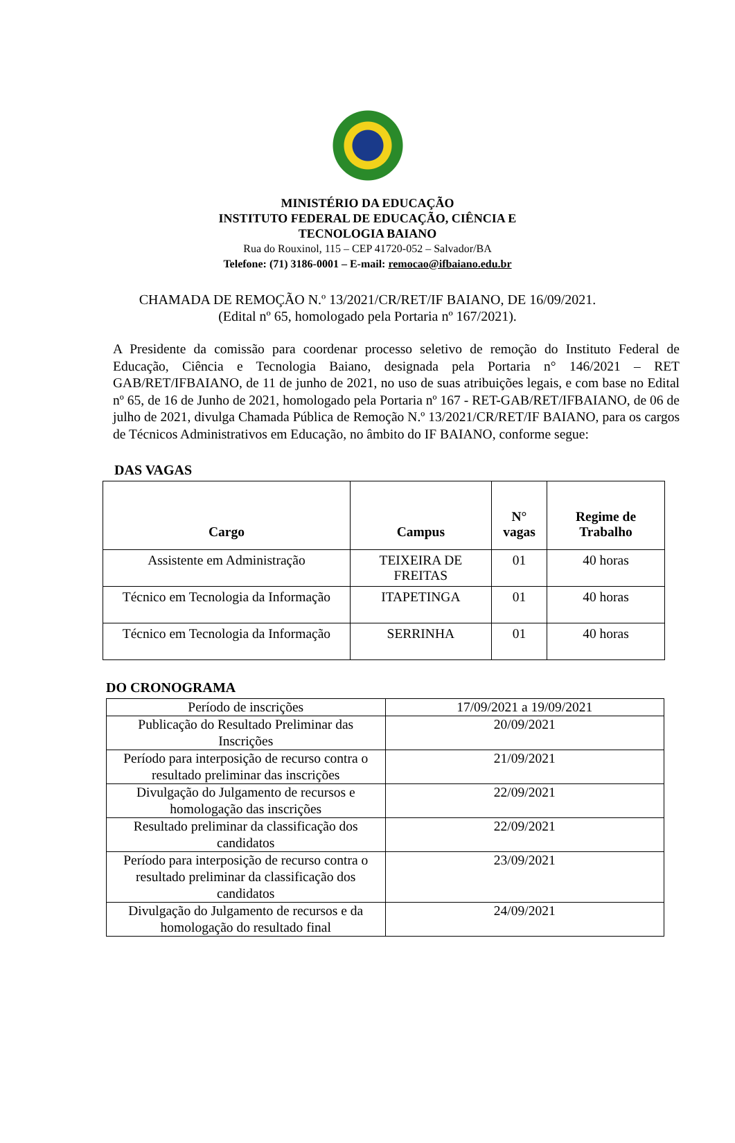MINISTÉRIO DA EDUCAÇÃO
INSTITUTO FEDERAL DE EDUCAÇÃO, CIÊNCIA E
TECNOLOGIA BAIANO
Rua do Rouxinol, 115 – CEP 41720-052 – Salvador/BA
Telefone: (71) 3186-0001 – E-mail: remocao@ifbaiano.edu.br
CHAMADA DE REMOÇÃO N.º 13/2021/CR/RET/IF BAIANO, DE 16/09/2021.
(Edital nº 65, homologado pela Portaria nº 167/2021).
A Presidente da comissão para coordenar processo seletivo de remoção do Instituto Federal de Educação, Ciência e Tecnologia Baiano, designada pela Portaria n° 146/2021 – RET GAB/RET/IFBAIANO, de 11 de junho de 2021, no uso de suas atribuições legais, e com base no Edital nº 65, de 16 de Junho de 2021, homologado pela Portaria nº 167 - RET-GAB/RET/IFBAIANO, de 06 de julho de 2021, divulga Chamada Pública de Remoção N.º 13/2021/CR/RET/IF BAIANO, para os cargos de Técnicos Administrativos em Educação, no âmbito do IF BAIANO, conforme segue:
DAS VAGAS
| Cargo | Campus | N° vagas | Regime de Trabalho |
| --- | --- | --- | --- |
| Assistente em Administração | TEIXEIRA DE FREITAS | 01 | 40 horas |
| Técnico em Tecnologia da Informação | ITAPETINGA | 01 | 40 horas |
| Técnico em Tecnologia da Informação | SERRINHA | 01 | 40 horas |
DO CRONOGRAMA
| Período de inscrições | 17/09/2021 a 19/09/2021 |
| Publicação do Resultado Preliminar das Inscrições | 20/09/2021 |
| Período para interposição de recurso contra o resultado preliminar das inscrições | 21/09/2021 |
| Divulgação do Julgamento de recursos e homologação das inscrições | 22/09/2021 |
| Resultado preliminar da classificação dos candidatos | 22/09/2021 |
| Período para interposição de recurso contra o resultado preliminar da classificação dos candidatos | 23/09/2021 |
| Divulgação do Julgamento de recursos e da homologação do resultado final | 24/09/2021 |